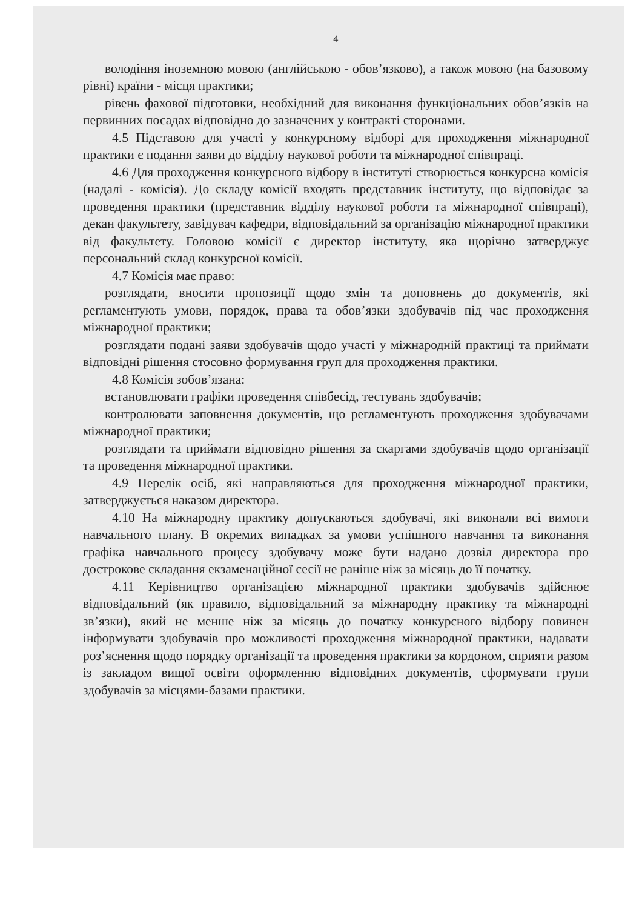4
володіння іноземною мовою (англійською - обов’язково), а також мовою (на базовому рівні) країни - місця практики;
рівень фахової підготовки, необхідний для виконання функціональних обов’язків на первинних посадах відповідно до зазначених у контракті сторонами.
4.5 Підставою для участі у конкурсному відборі для проходження міжнародної практики є подання заяви до відділу наукової роботи та міжнародної співпраці.
4.6 Для проходження конкурсного відбору в інституті створюється конкурсна комісія (надалі - комісія). До складу комісії входять представник інституту, що відповідає за проведення практики (представник відділу наукової роботи та міжнародної співпраці), декан факультету, завідувач кафедри, відповідальний за організацію міжнародної практики від факультету. Головою комісії є директор інституту, яка щорічно затверджує персональний склад конкурсної комісії.
4.7 Комісія має право:
розглядати, вносити пропозиції щодо змін та доповнень до документів, які регламентують умови, порядок, права та обов’язки здобувачів під час проходження міжнародної практики;
розглядати подані заяви здобувачів щодо участі у міжнародній практиці та приймати відповідні рішення стосовно формування груп для проходження практики.
4.8 Комісія зобов’язана:
встановлювати графіки проведення співбесід, тестувань здобувачів;
контролювати заповнення документів, що регламентують проходження здобувачами міжнародної практики;
розглядати та приймати відповідно рішення за скаргами здобувачів щодо організації та проведення міжнародної практики.
4.9 Перелік осіб, які направляються для проходження міжнародної практики, затверджується наказом директора.
4.10 На міжнародну практику допускаються здобувачі, які виконали всі вимоги навчального плану. В окремих випадках за умови успішного навчання та виконання графіка навчального процесу здобувачу може бути надано дозвіл директора про дострокове складання екзаменаційної сесії не раніше ніж за місяць до її початку.
4.11 Керівництво організацією міжнародної практики здобувачів здійснює відповідальний (як правило, відповідальний за міжнародну практику та міжнародні зв’язки), який не менше ніж за місяць до початку конкурсного відбору повинен інформувати здобувачів про можливості проходження міжнародної практики, надавати роз’яснення щодо порядку організації та проведення практики за кордоном, сприяти разом із закладом вищої освіти оформленню відповідних документів, сформувати групи здобувачів за місцями-базами практики.